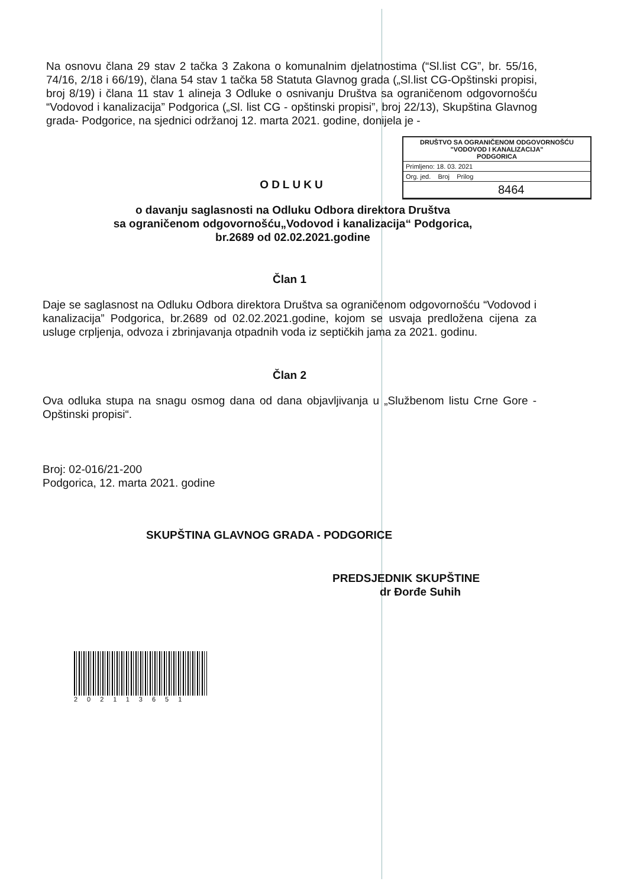Na osnovu člana 29 stav 2 tačka 3 Zakona o komunalnim djelatnostima (“Sl.list CG”, br. 55/16, 74/16, 2/18 i 66/19), člana 54 stav 1 tačka 58 Statuta Glavnog grada („Sl.list CG-Opštinski propisi, broj 8/19) i člana 11 stav 1 alineja 3 Odluke o osnivanju Društva sa ograničenom odgovornošću “Vodovod i kanalizacija” Podgorica („Sl. list CG - opštinski propisi”, broj 22/13), Skupština Glavnog grada- Podgorice, na sjednici održanoj 12. marta 2021. godine, donijela je -
DRUŠTVO SA OGRANIČENOM ODGOVORNOŠĆU
"VODOVOD I KANALIZACIJA"
PODGORICA
Primljeno: 18. 03. 2021
Org. jed. Broj Prilog
8464
ODLUKU
o davanju saglasnosti na Odluku Odbora direktora Društva
sa ograničenom odgovornošću„Vodovod i kanalizacija“ Podgorica,
br.2689 od 02.02.2021.godine
Član 1
Daje se saglasnost na Odluku Odbora direktora Društva sa ograničenom odgovornošću “Vodovod i kanalizacija” Podgorica, br.2689 od 02.02.2021.godine, kojom se usvaja predložena cijena za usluge crpljenja, odvoza i zbrinjavanja otpadnih voda iz septičkih jama za 2021. godinu.
Član 2
Ova odluka stupa na snagu osmog dana od dana objavljivanja u „Službenom listu Crne Gore - Opštinski propisi“.
Broj: 02-016/21-200
Podgorica, 12. marta 2021. godine
SKUPŠTINA GLAVNOG GRADA - PODGORICE
PREDSJEDNIK SKUPŠTINE
dr Đorđe Suhih
202113651